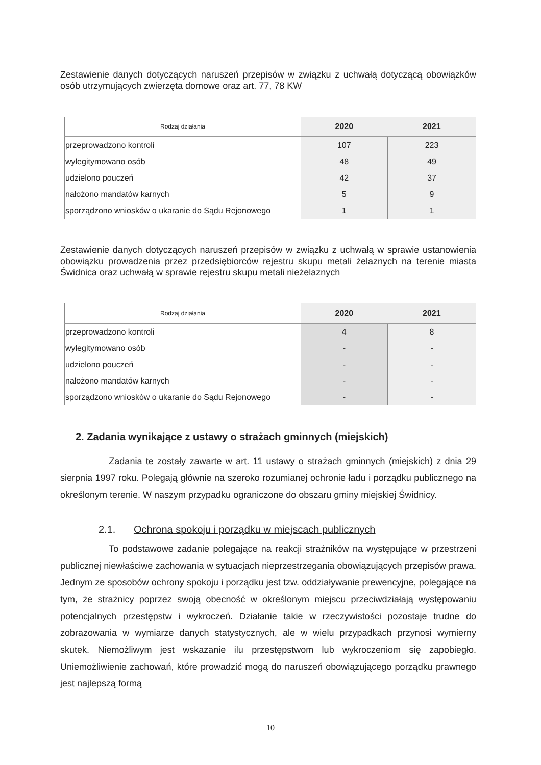Zestawienie danych dotyczących naruszeń przepisów w związku z uchwałą dotyczącą obowiązków osób utrzymujących zwierzęta domowe oraz art. 77, 78 KW
| Rodzaj działania | 2020 | 2021 |
| --- | --- | --- |
| przeprowadzono kontroli | 107 | 223 |
| wylegitymowano osób | 48 | 49 |
| udzielono pouczeń | 42 | 37 |
| nałożono mandatów karnych | 5 | 9 |
| sporządzono wniosków o ukaranie do Sądu Rejonowego | 1 | 1 |
Zestawienie danych dotyczących naruszeń przepisów w związku z uchwałą w sprawie ustanowienia obowiązku prowadzenia przez przedsiębiorców rejestru skupu metali żelaznych na terenie miasta Świdnica oraz uchwałą w sprawie rejestru skupu metali nieżelaznych
| Rodzaj działania | 2020 | 2021 |
| --- | --- | --- |
| przeprowadzono kontroli | 4 | 8 |
| wylegitymowano osób | - | - |
| udzielono pouczeń | - | - |
| nałożono mandatów karnych | - | - |
| sporządzono wniosków o ukaranie do Sądu Rejonowego | - | - |
2. Zadania wynikające z ustawy o strażach gminnych (miejskich)
Zadania te zostały zawarte w art. 11 ustawy o strażach gminnych (miejskich) z dnia 29 sierpnia 1997 roku. Polegają głównie na szeroko rozumianej ochronie ładu i porządku publicznego na określonym terenie. W naszym przypadku ograniczone do obszaru gminy miejskiej Świdnicy.
2.1. Ochrona spokoju i porządku w miejscach publicznych
To podstawowe zadanie polegające na reakcji strażników na występujące w przestrzeni publicznej niewłaściwe zachowania w sytuacjach nieprzestrzegania obowiązujących przepisów prawa. Jednym ze sposobów ochrony spokoju i porządku jest tzw. oddziaływanie prewencyjne, polegające na tym, że strażnicy poprzez swoją obecność w określonym miejscu przeciwdziałają występowaniu potencjalnych przestępstw i wykroczeń. Działanie takie w rzeczywistości pozostaje trudne do zobrazowania w wymiarze danych statystycznych, ale w wielu przypadkach przynosi wymierny skutek. Niemożliwym jest wskazanie ilu przestępstwom lub wykroczeniom się zapobiegło. Uniemożliwienie zachowań, które prowadzić mogą do naruszeń obowiązującego porządku prawnego jest najlepszą formą
10